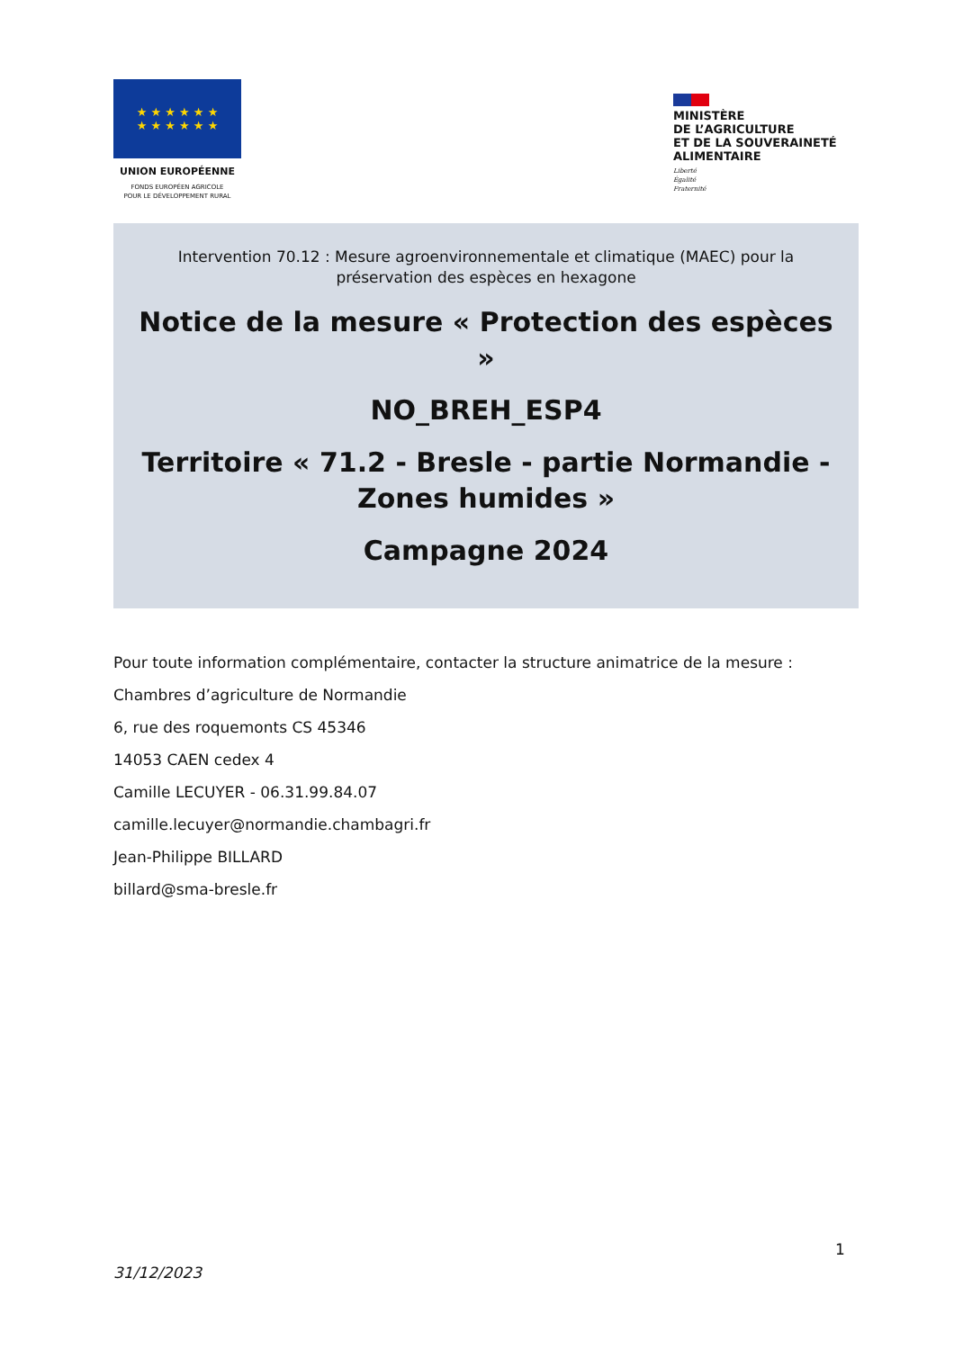★ ★ ★ ★ ★ ★
★ ★ ★ ★ ★ ★
UNION EUROPÉENNE
FONDS EUROPÉEN AGRICOLE
POUR LE DÉVELOPPEMENT RURAL
MINISTÈRE
DE L’AGRICULTURE
ET DE LA SOUVERAINETÉ
ALIMENTAIRE
Liberté
Égalité
Fraternité
Intervention 70.12 : Mesure agroenvironnementale et climatique (MAEC) pour la préservation des espèces en hexagone
Notice de la mesure « Protection des espèces »
NO_BREH_ESP4
Territoire « 71.2 - Bresle - partie Normandie - Zones humides »
Campagne 2024
Pour toute information complémentaire, contacter la structure animatrice de la mesure :
Chambres d’agriculture de Normandie
6, rue des roquemonts CS 45346
14053 CAEN cedex 4
Camille LECUYER - 06.31.99.84.07
camille.lecuyer@normandie.chambagri.fr
Jean-Philippe BILLARD
billard@sma-bresle.fr
1
31/12/2023